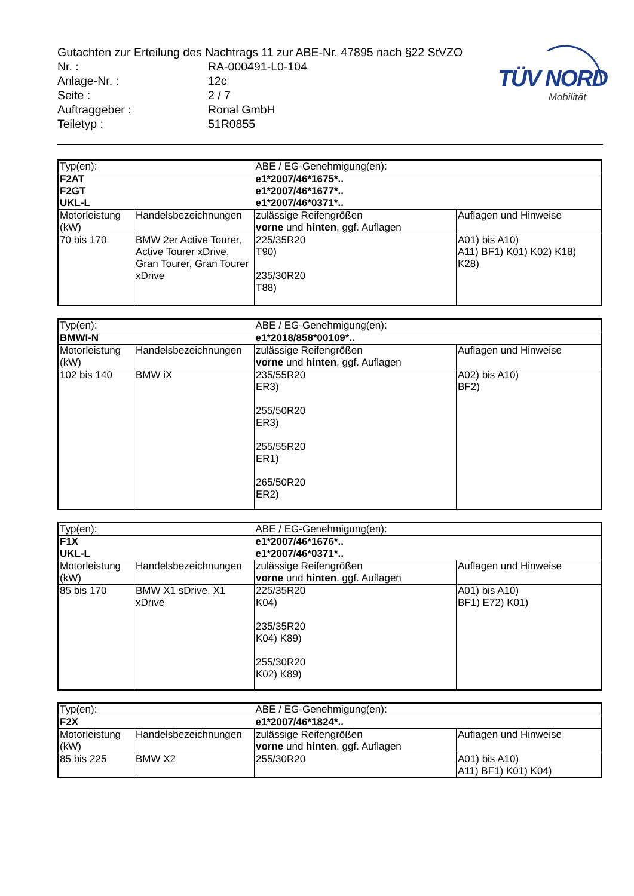TÜV NORD
Mobilität
| Gutachten zur Erteilung des Nachtrags 11 zur ABE-Nr. 47895 nach §22 StVZO | |
| Nr. : | RA-000491-L0-104 |
| Anlage-Nr. : | 12c |
| Seite : | 2 / 7 |
| Auftraggeber : | Ronal GmbH |
| Teiletyp : | 51R0855 |
| Typ(en): | | ABE / EG-Genehmigung(en): | |
| F2AT F2GT UKL-L | | e1*2007/46*1675*.. e1*2007/46*1677*.. e1*2007/46*0371*.. | |
| Motorleistung (kW) | Handelsbezeichnungen | zulässige Reifengrößen vorne und hinten , ggf. Auflagen | Auflagen und Hinweise |
| 70 bis 170 | BMW 2er Active Tourer, Active Tourer xDrive, Gran Tourer, Gran Tourer xDrive | 225/35R20 T90) 235/30R20 T88) | A01) bis A10) A11) BF1) K01) K02) K18) K28) |
| Typ(en): | | ABE / EG-Genehmigung(en): | |
| BMWI-N | | e1*2018/858*00109*.. | |
| Motorleistung (kW) | Handelsbezeichnungen | zulässige Reifengrößen vorne und hinten , ggf. Auflagen | Auflagen und Hinweise |
| 102 bis 140 | BMW iX | 235/55R20 ER3) 255/50R20 ER3) 255/55R20 ER1) 265/50R20 ER2) | A02) bis A10) BF2) |
| Typ(en): | | ABE / EG-Genehmigung(en): | |
| F1X UKL-L | | e1*2007/46*1676*.. e1*2007/46*0371*.. | |
| Motorleistung (kW) | Handelsbezeichnungen | zulässige Reifengrößen vorne und hinten , ggf. Auflagen | Auflagen und Hinweise |
| 85 bis 170 | BMW X1 sDrive, X1 xDrive | 225/35R20 K04) 235/35R20 K04) K89) 255/30R20 K02) K89) | A01) bis A10) BF1) E72) K01) |
| Typ(en): | | ABE / EG-Genehmigung(en): | |
| F2X | | e1*2007/46*1824*.. | |
| Motorleistung (kW) | Handelsbezeichnungen | zulässige Reifengrößen vorne und hinten , ggf. Auflagen | Auflagen und Hinweise |
| 85 bis 225 | BMW X2 | 255/30R20 | A01) bis A10) A11) BF1) K01) K04) |